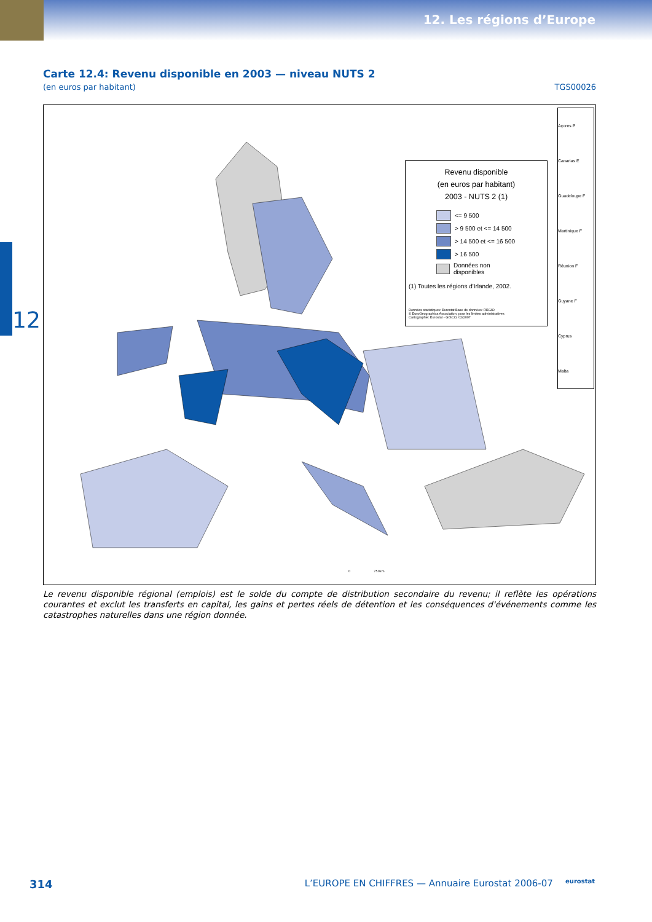12. Les régions d’Europe
12
Carte 12.4: Revenu disponible en 2003 — niveau NUTS 2
(en euros par habitant) TGS00026
Revenu disponible
(en euros par habitant)
2003 - NUTS 2 (1)
<= 9 500
> 9 500 et <= 14 500
> 14 500 et <= 16 500
> 16 500
Données non disponibles
(1) Toutes les régions d'Irlande, 2002.
Données statistiques: Eurostat Base de données: REGIO
© EuroGeographics Association, pour les limites administratives
Cartographie: Eurostat - GISCO, 02/2007
Açores P
Canarias E
Guadeloupe F
Martinique F
Réunion F
Guyane F
Cyprus
Malta
0 750km
Le revenu disponible régional (emplois) est le solde du compte de distribution secondaire du revenu; il reflète les opérations courantes et exclut les transferts en capital, les gains et pertes réels de détention et les conséquences d'événements comme les catastrophes naturelles dans une région donnée.
314 L’EUROPE EN CHIFFRES — Annuaire Eurostat 2006-07 eurostat